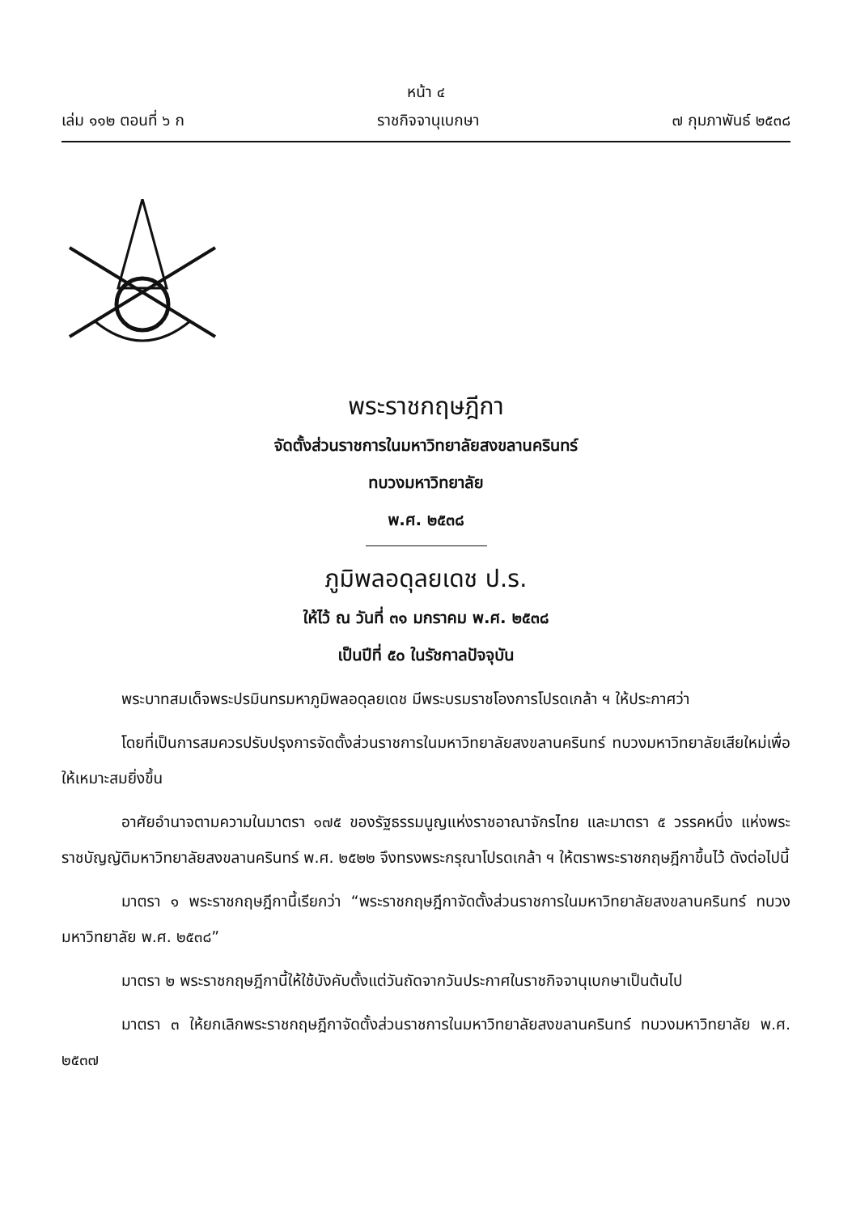หน้า ๔
เล่ม ๑๑๒ ตอนที่ ๖ ก ราชกิจจานุเบกษา ๗ กุมภาพันธ์ ๒๕๓๘
พระราชกฤษฎีกา
จัดตั้งส่วนราชการในมหาวิทยาลัยสงขลานครินทร์
ทบวงมหาวิทยาลัย
พ.ศ. ๒๕๓๘
ภูมิพลอดุลยเดช ป.ร.
ให้ไว้ ณ วันที่ ๓๑ มกราคม พ.ศ. ๒๕๓๘
เป็นปีที่ ๕๐ ในรัชกาลปัจจุบัน
พระบาทสมเด็จพระปรมินทรมหาภูมิพลอดุลยเดช มีพระบรมราชโองการโปรดเกล้า ฯ ให้ประกาศว่า
โดยที่เป็นการสมควรปรับปรุงการจัดตั้งส่วนราชการในมหาวิทยาลัยสงขลานครินทร์ ทบวงมหาวิทยาลัยเสียใหม่เพื่อให้เหมาะสมยิ่งขึ้น
อาศัยอำนาจตามความในมาตรา ๑๗๕ ของรัฐธรรมนูญแห่งราชอาณาจักรไทย และมาตรา ๕ วรรคหนึ่ง แห่งพระราชบัญญัติมหาวิทยาลัยสงขลานครินทร์ พ.ศ. ๒๕๒๒ จึงทรงพระกรุณาโปรดเกล้า ฯ ให้ตราพระราชกฤษฎีกาขึ้นไว้ ดังต่อไปนี้
มาตรา ๑ พระราชกฤษฎีกานี้เรียกว่า “พระราชกฤษฎีกาจัดตั้งส่วนราชการในมหาวิทยาลัยสงขลานครินทร์ ทบวงมหาวิทยาลัย พ.ศ. ๒๕๓๘”
มาตรา ๒ พระราชกฤษฎีกานี้ให้ใช้บังคับตั้งแต่วันถัดจากวันประกาศในราชกิจจานุเบกษาเป็นต้นไป
มาตรา ๓ ให้ยกเลิกพระราชกฤษฎีกาจัดตั้งส่วนราชการในมหาวิทยาลัยสงขลานครินทร์ ทบวงมหาวิทยาลัย พ.ศ. ๒๕๓๗